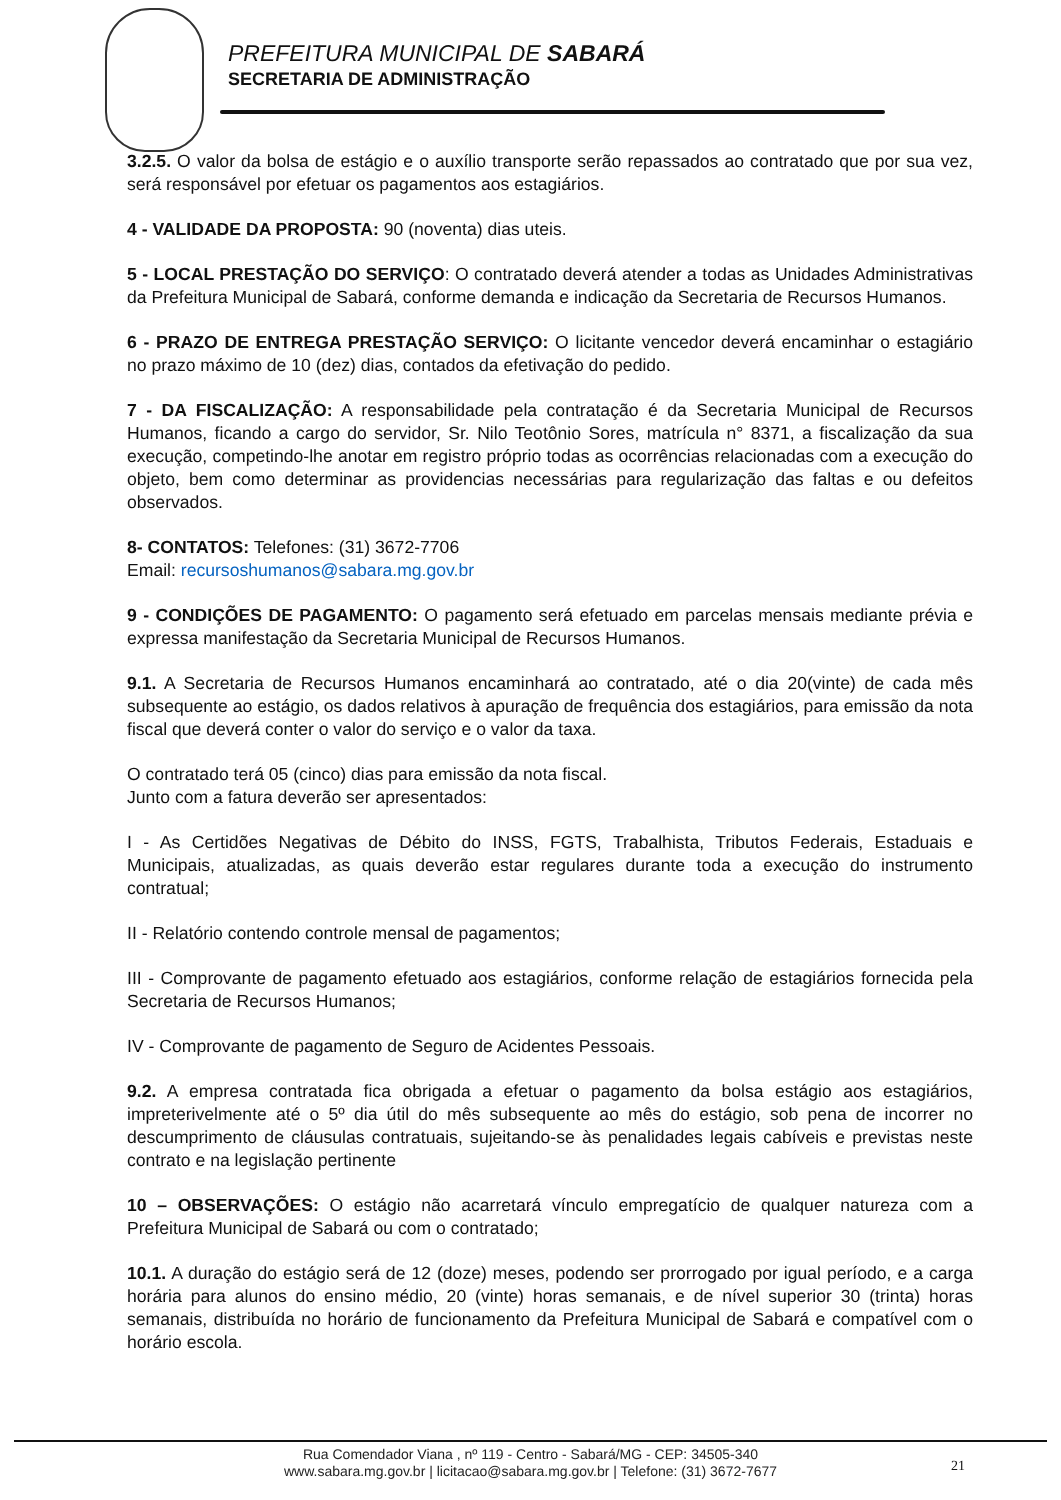PREFEITURA MUNICIPAL DE SABARÁ
SECRETARIA DE ADMINISTRAÇÃO
3.2.5. O valor da bolsa de estágio e o auxílio transporte serão repassados ao contratado que por sua vez, será responsável por efetuar os pagamentos aos estagiários.
4 - VALIDADE DA PROPOSTA: 90 (noventa) dias uteis.
5 - LOCAL PRESTAÇÃO DO SERVIÇO: O contratado deverá atender a todas as Unidades Administrativas da Prefeitura Municipal de Sabará, conforme demanda e indicação da Secretaria de Recursos Humanos.
6 - PRAZO DE ENTREGA PRESTAÇÃO SERVIÇO: O licitante vencedor deverá encaminhar o estagiário no prazo máximo de 10 (dez) dias, contados da efetivação do pedido.
7 - DA FISCALIZAÇÃO: A responsabilidade pela contratação é da Secretaria Municipal de Recursos Humanos, ficando a cargo do servidor, Sr. Nilo Teotônio Sores, matrícula n° 8371, a fiscalização da sua execução, competindo-lhe anotar em registro próprio todas as ocorrências relacionadas com a execução do objeto, bem como determinar as providencias necessárias para regularização das faltas e ou defeitos observados.
8- CONTATOS: Telefones: (31) 3672-7706
Email: recursoshumanos@sabara.mg.gov.br
9 - CONDIÇÕES DE PAGAMENTO: O pagamento será efetuado em parcelas mensais mediante prévia e expressa manifestação da Secretaria Municipal de Recursos Humanos.
9.1. A Secretaria de Recursos Humanos encaminhará ao contratado, até o dia 20(vinte) de cada mês subsequente ao estágio, os dados relativos à apuração de frequência dos estagiários, para emissão da nota fiscal que deverá conter o valor do serviço e o valor da taxa.
O contratado terá 05 (cinco) dias para emissão da nota fiscal.
Junto com a fatura deverão ser apresentados:
I - As Certidões Negativas de Débito do INSS, FGTS, Trabalhista, Tributos Federais, Estaduais e Municipais, atualizadas, as quais deverão estar regulares durante toda a execução do instrumento contratual;
II - Relatório contendo controle mensal de pagamentos;
III - Comprovante de pagamento efetuado aos estagiários, conforme relação de estagiários fornecida pela Secretaria de Recursos Humanos;
IV - Comprovante de pagamento de Seguro de Acidentes Pessoais.
9.2. A empresa contratada fica obrigada a efetuar o pagamento da bolsa estágio aos estagiários, impreterivelmente até o 5º dia útil do mês subsequente ao mês do estágio, sob pena de incorrer no descumprimento de cláusulas contratuais, sujeitando-se às penalidades legais cabíveis e previstas neste contrato e na legislação pertinente
10 – OBSERVAÇÕES: O estágio não acarretará vínculo empregatício de qualquer natureza com a Prefeitura Municipal de Sabará ou com o contratado;
10.1. A duração do estágio será de 12 (doze) meses, podendo ser prorrogado por igual período, e a carga horária para alunos do ensino médio, 20 (vinte) horas semanais, e de nível superior 30 (trinta) horas semanais, distribuída no horário de funcionamento da Prefeitura Municipal de Sabará e compatível com o horário escola.
Rua Comendador Viana , nº 119 - Centro - Sabará/MG - CEP: 34505-340
www.sabara.mg.gov.br | licitacao@sabara.mg.gov.br | Telefone: (31) 3672-7677
21